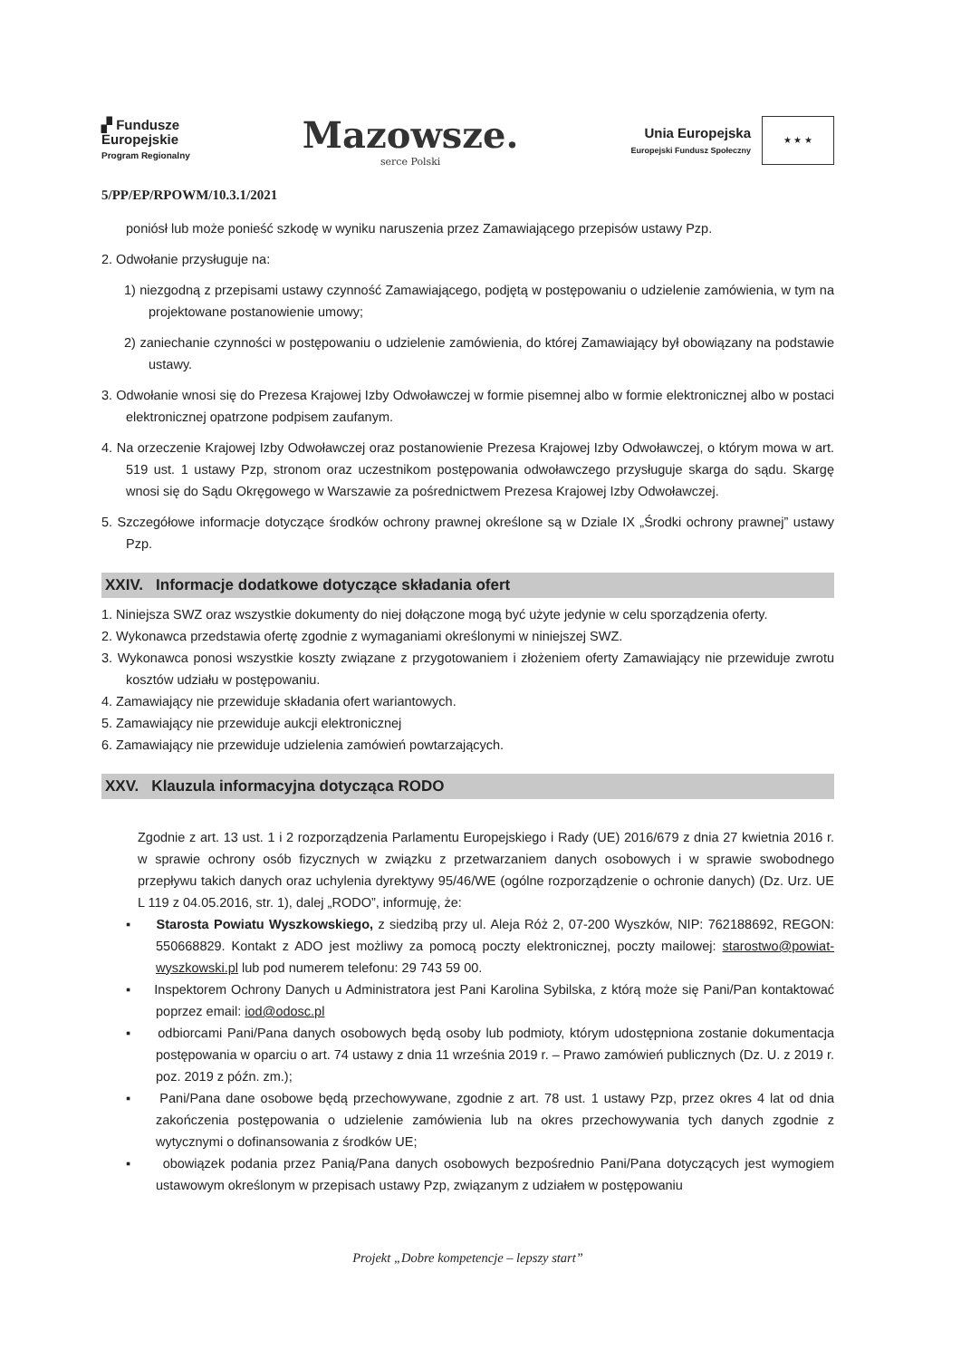▞ Fundusze
Europejskie
Program Regionalny
Mazowsze.
serce Polski
Unia Europejska
Europejski Fundusz Społeczny
★ ★ ★
5/PP/EP/RPOWM/10.3.1/2021
poniósł lub może ponieść szkodę w wyniku naruszenia przez Zamawiającego przepisów ustawy Pzp.
2. Odwołanie przysługuje na:
1) niezgodną z przepisami ustawy czynność Zamawiającego, podjętą w postępowaniu o udzielenie zamówienia, w tym na projektowane postanowienie umowy;
2) zaniechanie czynności w postępowaniu o udzielenie zamówienia, do której Zamawiający był obowiązany na podstawie ustawy.
3. Odwołanie wnosi się do Prezesa Krajowej Izby Odwoławczej w formie pisemnej albo w formie elektronicznej albo w postaci elektronicznej opatrzone podpisem zaufanym.
4. Na orzeczenie Krajowej Izby Odwoławczej oraz postanowienie Prezesa Krajowej Izby Odwoławczej, o którym mowa w art. 519 ust. 1 ustawy Pzp, stronom oraz uczestnikom postępowania odwoławczego przysługuje skarga do sądu. Skargę wnosi się do Sądu Okręgowego w Warszawie za pośrednictwem Prezesa Krajowej Izby Odwoławczej.
5. Szczegółowe informacje dotyczące środków ochrony prawnej określone są w Dziale IX „Środki ochrony prawnej” ustawy Pzp.
XXIV. Informacje dodatkowe dotyczące składania ofert
1. Niniejsza SWZ oraz wszystkie dokumenty do niej dołączone mogą być użyte jedynie w celu sporządzenia oferty.
2. Wykonawca przedstawia ofertę zgodnie z wymaganiami określonymi w niniejszej SWZ.
3. Wykonawca ponosi wszystkie koszty związane z przygotowaniem i złożeniem oferty Zamawiający nie przewiduje zwrotu kosztów udziału w postępowaniu.
4. Zamawiający nie przewiduje składania ofert wariantowych.
5. Zamawiający nie przewiduje aukcji elektronicznej
6. Zamawiający nie przewiduje udzielenia zamówień powtarzających.
XXV. Klauzula informacyjna dotycząca RODO
Zgodnie z art. 13 ust. 1 i 2 rozporządzenia Parlamentu Europejskiego i Rady (UE) 2016/679 z dnia 27 kwietnia 2016 r. w sprawie ochrony osób fizycznych w związku z przetwarzaniem danych osobowych i w sprawie swobodnego przepływu takich danych oraz uchylenia dyrektywy 95/46/WE (ogólne rozporządzenie o ochronie danych) (Dz. Urz. UE L 119 z 04.05.2016, str. 1), dalej „RODO”, informuję, że:
▪ Starosta Powiatu Wyszkowskiego, z siedzibą przy ul. Aleja Róż 2, 07-200 Wyszków, NIP: 762188692, REGON: 550668829. Kontakt z ADO jest możliwy za pomocą poczty elektronicznej, poczty mailowej: starostwo@powiat-wyszkowski.pl lub pod numerem telefonu: 29 743 59 00.
▪ Inspektorem Ochrony Danych u Administratora jest Pani Karolina Sybilska, z którą może się Pani/Pan kontaktować poprzez email: iod@odosc.pl
▪ odbiorcami Pani/Pana danych osobowych będą osoby lub podmioty, którym udostępniona zostanie dokumentacja postępowania w oparciu o art. 74 ustawy z dnia 11 września 2019 r. – Prawo zamówień publicznych (Dz. U. z 2019 r. poz. 2019 z późn. zm.);
▪ Pani/Pana dane osobowe będą przechowywane, zgodnie z art. 78 ust. 1 ustawy Pzp, przez okres 4 lat od dnia zakończenia postępowania o udzielenie zamówienia lub na okres przechowywania tych danych zgodnie z wytycznymi o dofinansowania z środków UE;
▪ obowiązek podania przez Panią/Pana danych osobowych bezpośrednio Pani/Pana dotyczących jest wymogiem ustawowym określonym w przepisach ustawy Pzp, związanym z udziałem w postępowaniu
Projekt „Dobre kompetencje – lepszy start”